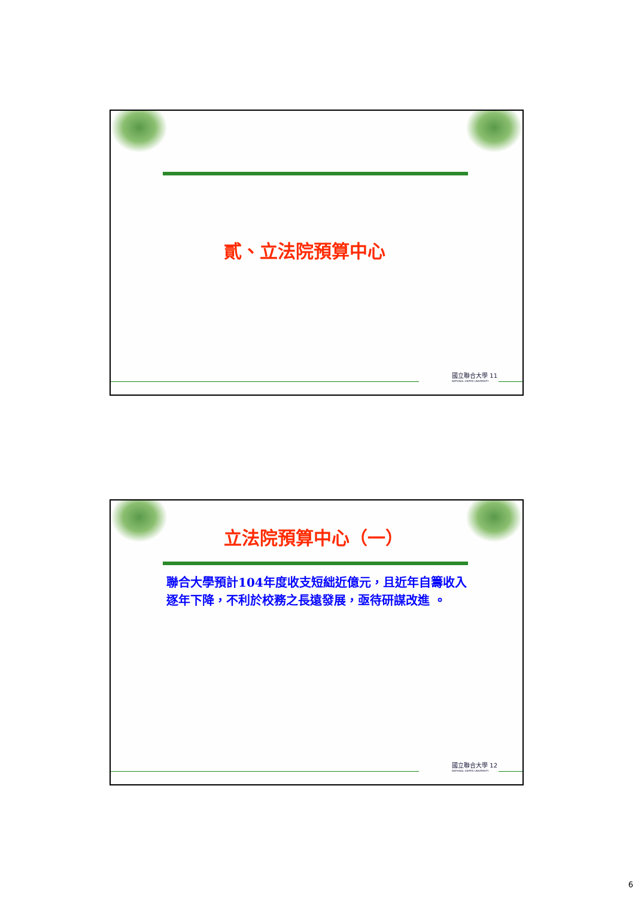貳、立法院預算中心
國立聯合大學 11
NATIONAL UNITED UNIVERSITY
立法院預算中心（一）
聯合大學預計104年度收支短絀近億元，且近年自籌收入逐年下降，不利於校務之長遠發展，亟待研謀改進 。
國立聯合大學 12
NATIONAL UNITED UNIVERSITY
6